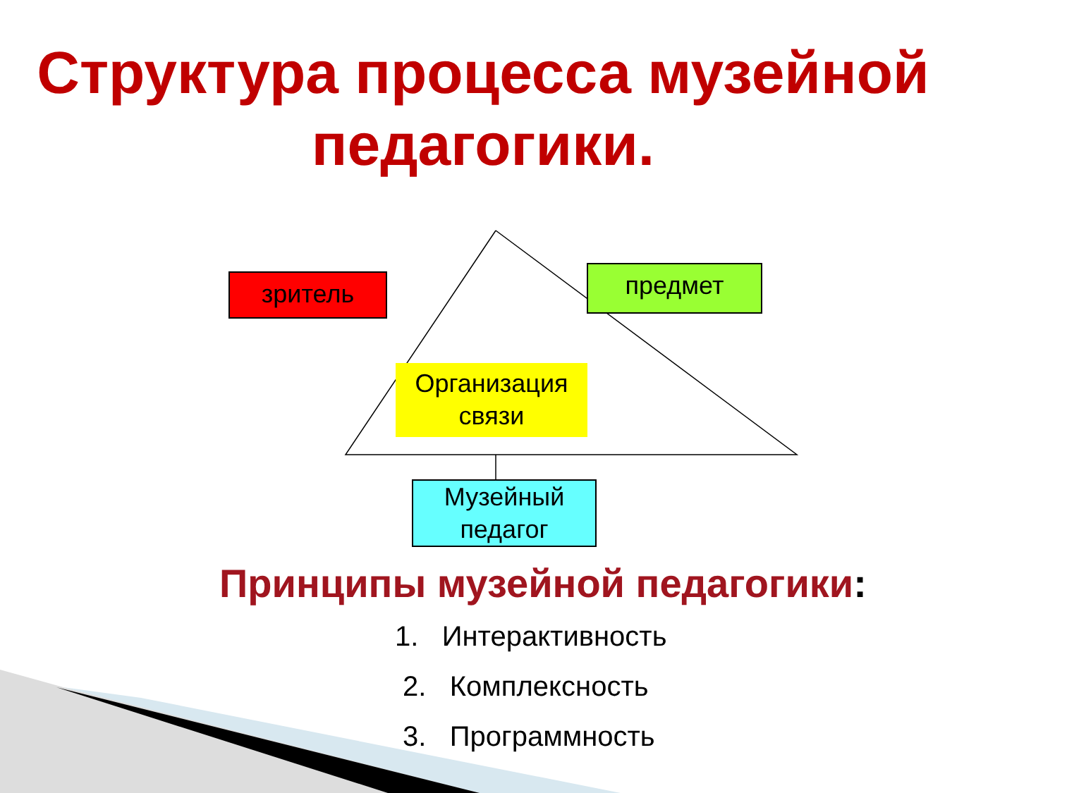Структура процесса музейной педагогики.
зритель предмет
Организация связи
Музейный педагог
Принципы музейной педагогики:
1. Интерактивность
2. Комплексность
3. Программность